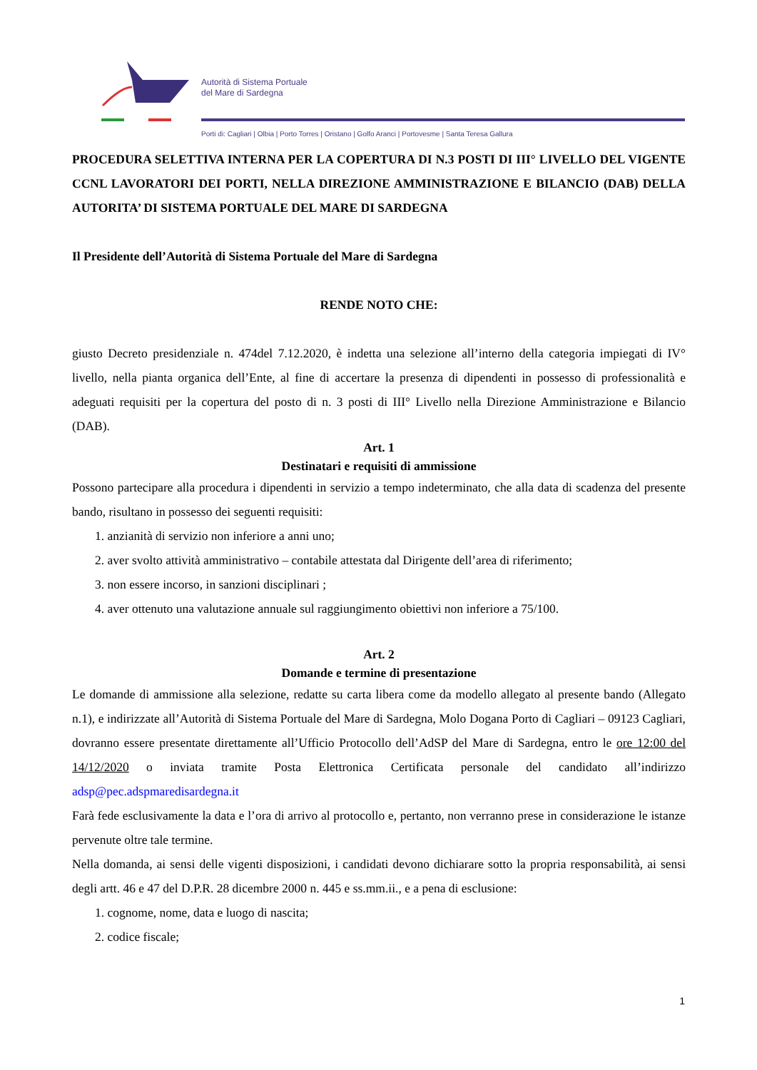Autorità di Sistema Portuale
del Mare di Sardegna
Porti di: Cagliari | Olbia | Porto Torres | Oristano | Golfo Aranci | Portovesme | Santa Teresa Gallura
PROCEDURA SELETTIVA INTERNA PER LA COPERTURA DI N.3 POSTI DI III° LIVELLO DEL VIGENTE CCNL LAVORATORI DEI PORTI, NELLA DIREZIONE AMMINISTRAZIONE E BILANCIO (DAB) DELLA AUTORITA’ DI SISTEMA PORTUALE DEL MARE DI SARDEGNA
Il Presidente dell’Autorità di Sistema Portuale del Mare di Sardegna
RENDE NOTO CHE:
giusto Decreto presidenziale n. 474del 7.12.2020, è indetta una selezione all’interno della categoria impiegati di IV° livello, nella pianta organica dell’Ente, al fine di accertare la presenza di dipendenti in possesso di professionalità e adeguati requisiti per la copertura del posto di n. 3 posti di III° Livello nella Direzione Amministrazione e Bilancio (DAB).
Art. 1
Destinatari e requisiti di ammissione
Possono partecipare alla procedura i dipendenti in servizio a tempo indeterminato, che alla data di scadenza del presente bando, risultano in possesso dei seguenti requisiti:
1. anzianità di servizio non inferiore a anni uno;
2. aver svolto attività amministrativo – contabile attestata dal Dirigente dell’area di riferimento;
3. non essere incorso, in sanzioni disciplinari ;
4. aver ottenuto una valutazione annuale sul raggiungimento obiettivi non inferiore a 75/100.
Art. 2
Domande e termine di presentazione
Le domande di ammissione alla selezione, redatte su carta libera come da modello allegato al presente bando (Allegato n.1), e indirizzate all’Autorità di Sistema Portuale del Mare di Sardegna, Molo Dogana Porto di Cagliari – 09123 Cagliari, dovranno essere presentate direttamente all’Ufficio Protocollo dell’AdSP del Mare di Sardegna, entro le ore 12:00 del 14/12/2020 o inviata tramite Posta Elettronica Certificata personale del candidato all’indirizzo adsp@pec.adspmaredisardegna.it
Farà fede esclusivamente la data e l’ora di arrivo al protocollo e, pertanto, non verranno prese in considerazione le istanze pervenute oltre tale termine.
Nella domanda, ai sensi delle vigenti disposizioni, i candidati devono dichiarare sotto la propria responsabilità, ai sensi degli artt. 46 e 47 del D.P.R. 28 dicembre 2000 n. 445 e ss.mm.ii., e a pena di esclusione:
1. cognome, nome, data e luogo di nascita;
2. codice fiscale;
1